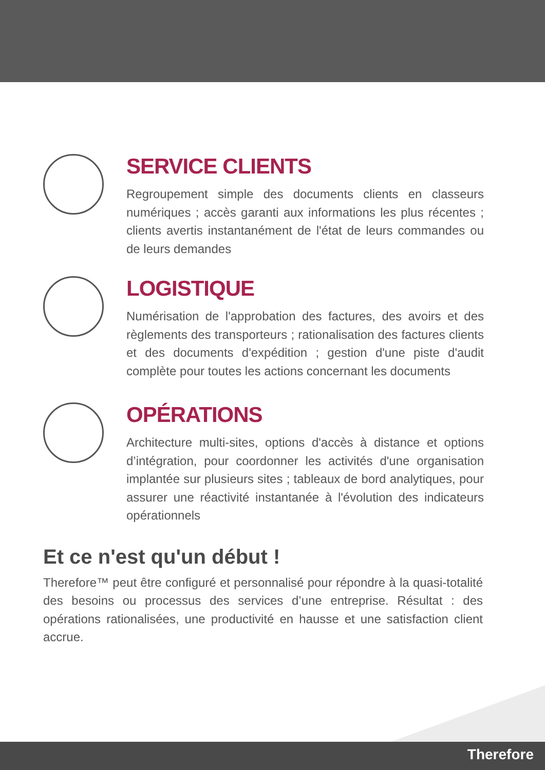SERVICE CLIENTS
Regroupement simple des documents clients en classeurs numériques ; accès garanti aux informations les plus récentes ; clients avertis instantanément de l'état de leurs commandes ou de leurs demandes
LOGISTIQUE
Numérisation de l'approbation des factures, des avoirs et des règlements des transporteurs ; rationalisation des factures clients et des documents d'expédition ; gestion d'une piste d'audit complète pour toutes les actions concernant les documents
OPÉRATIONS
Architecture multi-sites, options d'accès à distance et options d’intégration, pour coordonner les activités d'une organisation implantée sur plusieurs sites ; tableaux de bord analytiques, pour assurer une réactivité instantanée à l'évolution des indicateurs opérationnels
Et ce n'est qu'un début !
Therefore™ peut être configuré et personnalisé pour répondre à la quasi-totalité des besoins ou processus des services d’une entreprise. Résultat : des opérations rationalisées, une productivité en hausse et une satisfaction client accrue.
Therefore